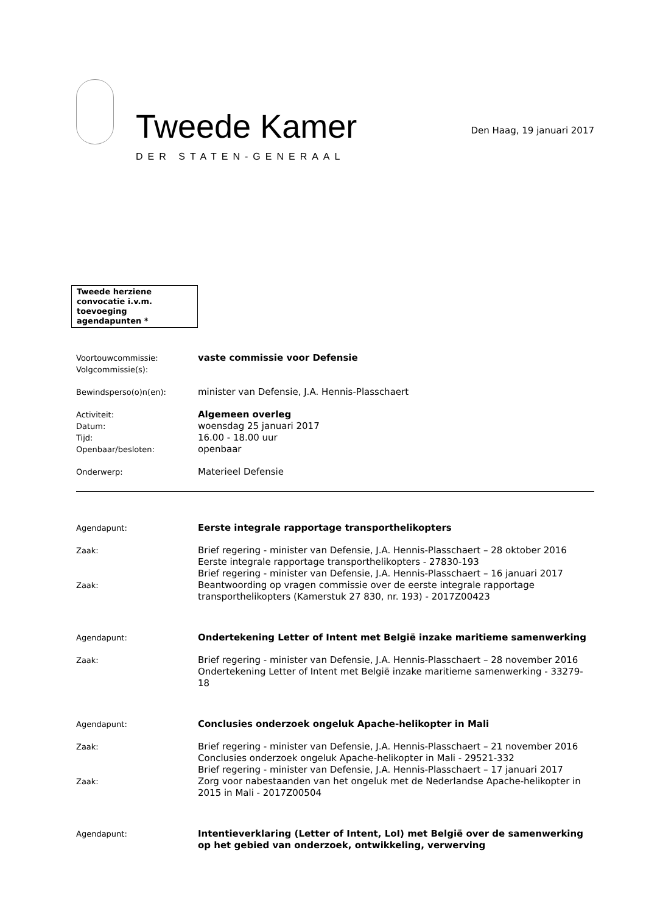Tweede Kamer
DER STATEN-GENERAAL
Den Haag, 19 januari 2017
Tweede herziene convocatie i.v.m. toevoeging agendapunten *
Voortouwcommissie:
Volgcommissie(s):
vaste commissie voor Defensie
Bewindsperso(o)n(en):
minister van Defensie, J.A. Hennis-Plasschaert
Activiteit:
Datum:
Tijd:
Openbaar/besloten:
Algemeen overleg
woensdag 25 januari 2017
16.00 - 18.00 uur
openbaar
Onderwerp:
Materieel Defensie
Agendapunt:
Eerste integrale rapportage transporthelikopters
Zaak:
Zaak:
Brief regering - minister van Defensie, J.A. Hennis-Plasschaert – 28 oktober 2016
Eerste integrale rapportage transporthelikopters - 27830-193
Brief regering - minister van Defensie, J.A. Hennis-Plasschaert – 16 januari 2017
Beantwoording op vragen commissie over de eerste integrale rapportage transporthelikopters (Kamerstuk 27 830, nr. 193) - 2017Z00423
Agendapunt:
Ondertekening Letter of Intent met België inzake maritieme samenwerking
Zaak:
Brief regering - minister van Defensie, J.A. Hennis-Plasschaert – 28 november 2016
Ondertekening Letter of Intent met België inzake maritieme samenwerking - 33279-18
Agendapunt:
Conclusies onderzoek ongeluk Apache-helikopter in Mali
Zaak:
Zaak:
Brief regering - minister van Defensie, J.A. Hennis-Plasschaert – 21 november 2016
Conclusies onderzoek ongeluk Apache-helikopter in Mali - 29521-332
Brief regering - minister van Defensie, J.A. Hennis-Plasschaert – 17 januari 2017
Zorg voor nabestaanden van het ongeluk met de Nederlandse Apache-helikopter in 2015 in Mali - 2017Z00504
Agendapunt:
Intentieverklaring (Letter of Intent, LoI) met België over de samenwerking op het gebied van onderzoek, ontwikkeling, verwerving